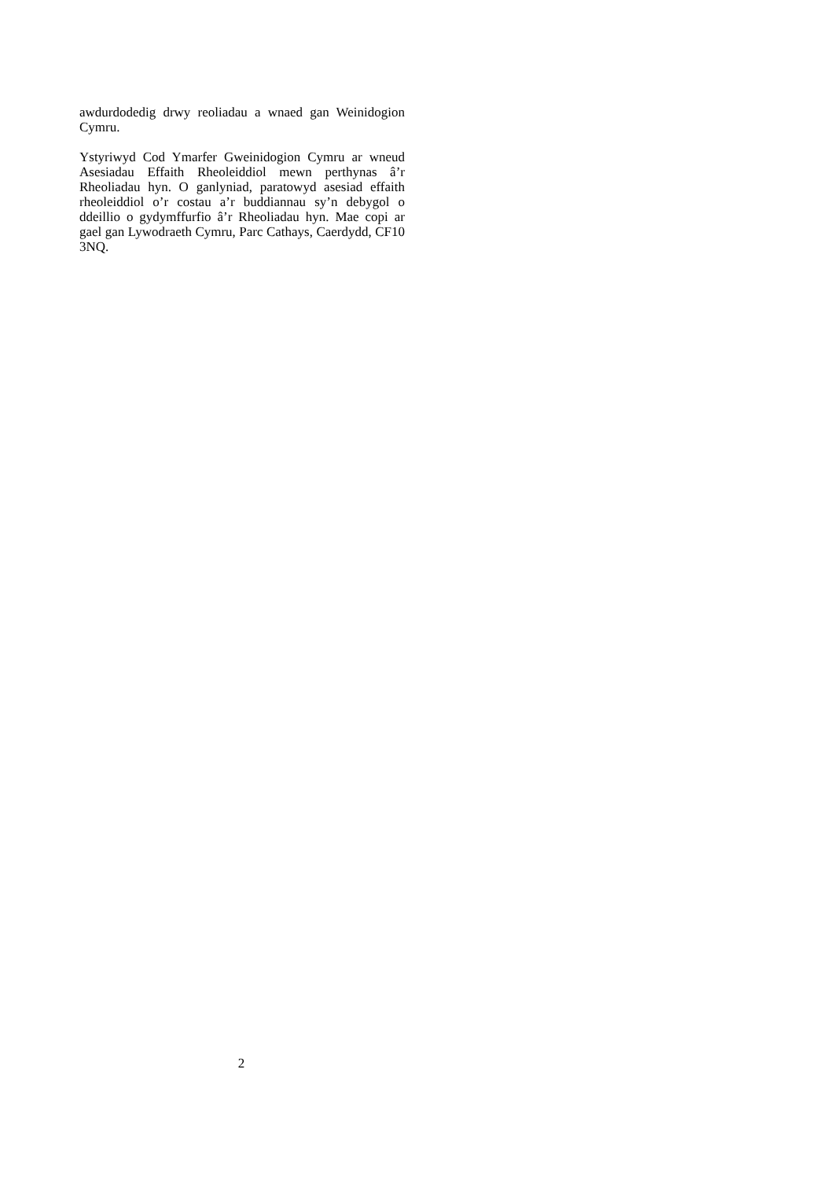awdurdodedig drwy reoliadau a wnaed gan Weinidogion Cymru.
Ystyriwyd Cod Ymarfer Gweinidogion Cymru ar wneud Asesiadau Effaith Rheoleiddiol mewn perthynas â’r Rheoliadau hyn. O ganlyniad, paratowyd asesiad effaith rheoleiddiol o’r costau a’r buddiannau sy’n debygol o ddeillio o gydymffurfio â’r Rheoliadau hyn. Mae copi ar gael gan Lywodraeth Cymru, Parc Cathays, Caerdydd, CF10 3NQ.
2